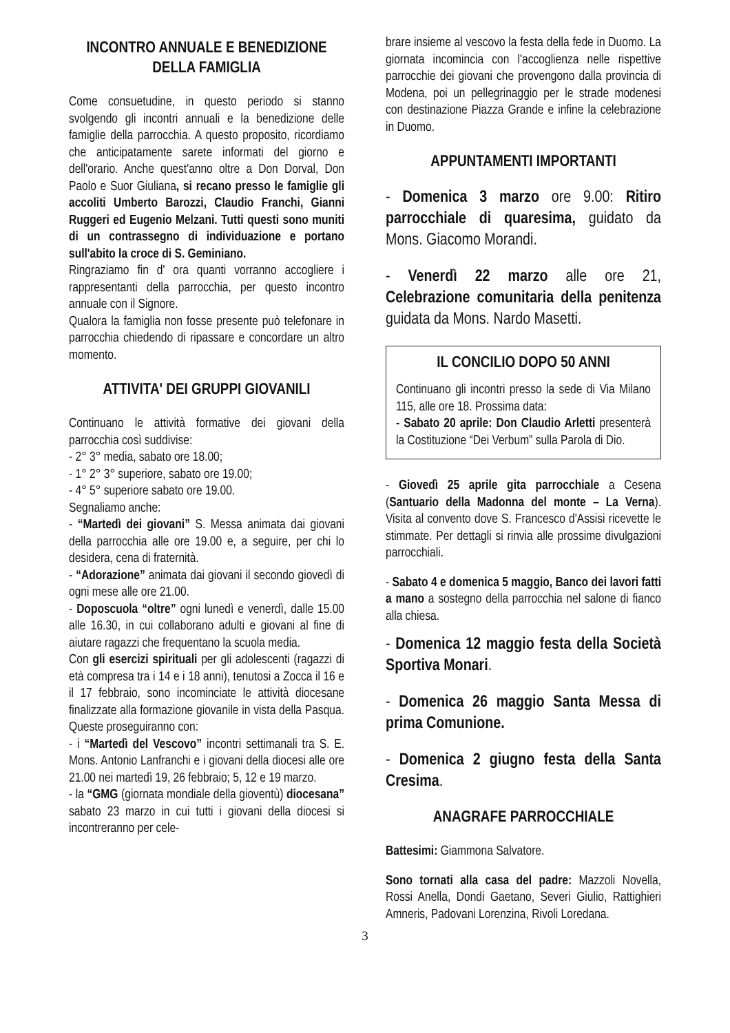INCONTRO ANNUALE E BENEDIZIONE DELLA FAMIGLIA
Come consuetudine, in questo periodo si stanno svolgendo gli incontri annuali e la benedizione delle famiglie della parrocchia. A questo proposito, ricordiamo che anticipatamente sarete informati del giorno e dell'orario. Anche quest'anno oltre a Don Dorval, Don Paolo e Suor Giuliana, si recano presso le famiglie gli accoliti Umberto Barozzi, Claudio Franchi, Gianni Ruggeri ed Eugenio Melzani. Tutti questi sono muniti di un contrassegno di individuazione e portano sull'abito la croce di S. Geminiano.
Ringraziamo fin d' ora quanti vorranno accogliere i rappresentanti della parrocchia, per questo incontro annuale con il Signore.
Qualora la famiglia non fosse presente può telefonare in parrocchia chiedendo di ripassare e concordare un altro momento.
ATTIVITA' DEI GRUPPI GIOVANILI
Continuano le attività formative dei giovani della parrocchia così suddivise:
- 2° 3° media, sabato ore 18.00;
- 1° 2° 3° superiore, sabato ore 19.00;
- 4° 5° superiore sabato ore 19.00.
Segnaliamo anche:
- “Martedì dei giovani” S. Messa animata dai giovani della parrocchia alle ore 19.00 e, a seguire, per chi lo desidera, cena di fraternità.
- “Adorazione” animata dai giovani il secondo giovedì di ogni mese alle ore 21.00.
- Doposcuola “oltre” ogni lunedì e venerdì, dalle 15.00 alle 16.30, in cui collaborano adulti e giovani al fine di aiutare ragazzi che frequentano la scuola media.
Con gli esercizi spirituali per gli adolescenti (ragazzi di età compresa tra i 14 e i 18 anni), tenutosi a Zocca il 16 e il 17 febbraio, sono incominciate le attività diocesane finalizzate alla formazione giovanile in vista della Pasqua. Queste proseguiranno con:
- i “Martedì del Vescovo” incontri settimanali tra S. E. Mons. Antonio Lanfranchi e i giovani della diocesi alle ore 21.00 nei martedì 19, 26 febbraio; 5, 12 e 19 marzo.
- la “GMG (giornata mondiale della gioventù) diocesana” sabato 23 marzo in cui tutti i giovani della diocesi si incontreranno per cele-
brare insieme al vescovo la festa della fede in Duomo. La giornata incomincia con l'accoglienza nelle rispettive parrocchie dei giovani che provengono dalla provincia di Modena, poi un pellegrinaggio per le strade modenesi con destinazione Piazza Grande e infine la celebrazione in Duomo.
APPUNTAMENTI IMPORTANTI
- Domenica 3 marzo ore 9.00: Ritiro parrocchiale di quaresima, guidato da Mons. Giacomo Morandi.
- Venerdì 22 marzo alle ore 21, Celebrazione comunitaria della penitenza guidata da Mons. Nardo Masetti.
IL CONCILIO DOPO 50 ANNI
Continuano gli incontri presso la sede di Via Milano 115, alle ore 18. Prossima data:
- Sabato 20 aprile: Don Claudio Arletti presenterà la Costituzione “Dei Verbum” sulla Parola di Dio.
- Giovedì 25 aprile gita parrocchiale a Cesena (Santuario della Madonna del monte – La Verna). Visita al convento dove S. Francesco d'Assisi ricevette le stimmate. Per dettagli si rinvia alle prossime divulgazioni parrocchiali.
- Sabato 4 e domenica 5 maggio, Banco dei lavori fatti a mano a sostegno della parrocchia nel salone di fianco alla chiesa.
- Domenica 12 maggio festa della Società Sportiva Monari.
- Domenica 26 maggio Santa Messa di prima Comunione.
- Domenica 2 giugno festa della Santa Cresima.
ANAGRAFE PARROCCHIALE
Battesimi: Giammona Salvatore.
Sono tornati alla casa del padre: Mazzoli Novella, Rossi Anella, Dondi Gaetano, Severi Giulio, Rattighieri Amneris, Padovani Lorenzina, Rivoli Loredana.
3